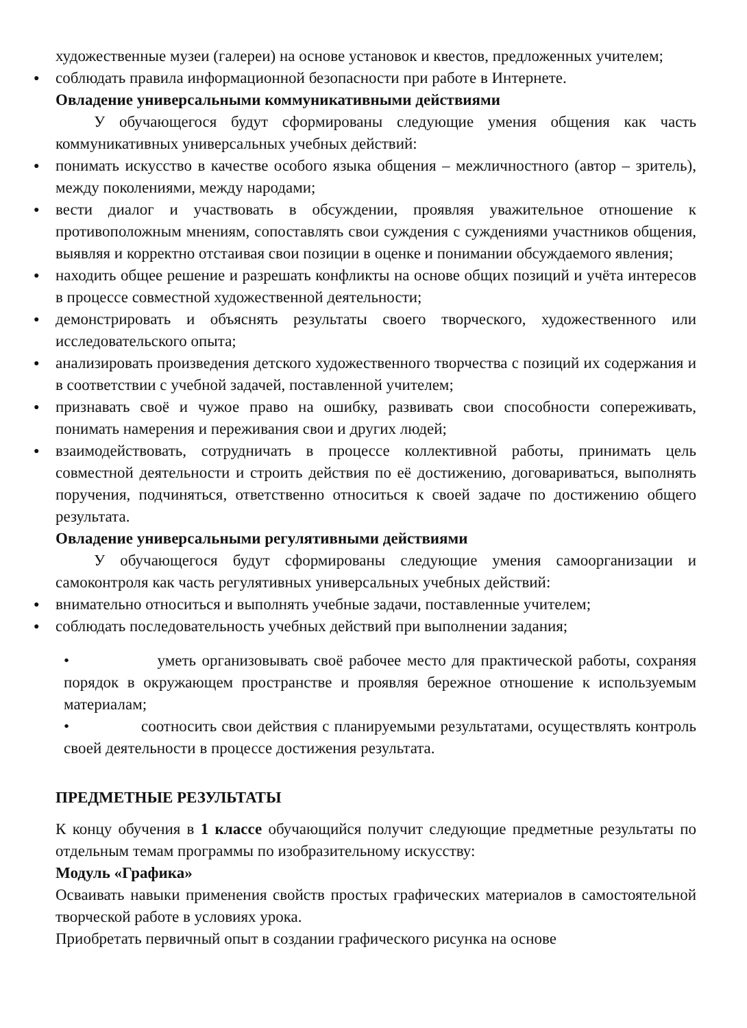художественные музеи (галереи) на основе установок и квестов, предложенных учителем;
● соблюдать правила информационной безопасности при работе в Интернете.
Овладение универсальными коммуникативными действиями
У обучающегося будут сформированы следующие умения общения как часть коммуникативных универсальных учебных действий:
● понимать искусство в качестве особого языка общения – межличностного (автор – зритель), между поколениями, между народами;
● вести диалог и участвовать в обсуждении, проявляя уважительное отношение к противоположным мнениям, сопоставлять свои суждения с суждениями участников общения, выявляя и корректно отстаивая свои позиции в оценке и понимании обсуждаемого явления;
● находить общее решение и разрешать конфликты на основе общих позиций и учёта интересов в процессе совместной художественной деятельности;
● демонстрировать и объяснять результаты своего творческого, художественного или исследовательского опыта;
● анализировать произведения детского художественного творчества с позиций их содержания и в соответствии с учебной задачей, поставленной учителем;
● признавать своё и чужое право на ошибку, развивать свои способности сопереживать, понимать намерения и переживания свои и других людей;
● взаимодействовать, сотрудничать в процессе коллективной работы, принимать цель совместной деятельности и строить действия по её достижению, договариваться, выполнять поручения, подчиняться, ответственно относиться к своей задаче по достижению общего результата.
Овладение универсальными регулятивными действиями
У обучающегося будут сформированы следующие умения самоорганизации и самоконтроля как часть регулятивных универсальных учебных действий:
● внимательно относиться и выполнять учебные задачи, поставленные учителем;
● соблюдать последовательность учебных действий при выполнении задания;
• уметь организовывать своё рабочее место для практической работы, сохраняя порядок в окружающем пространстве и проявляя бережное отношение к используемым материалам;
• соотносить свои действия с планируемыми результатами, осуществлять контроль своей деятельности в процессе достижения результата.
ПРЕДМЕТНЫЕ РЕЗУЛЬТАТЫ
К концу обучения в 1 классе обучающийся получит следующие предметные результаты по отдельным темам программы по изобразительному искусству:
Модуль «Графика»
Осваивать навыки применения свойств простых графических материалов в самостоятельной творческой работе в условиях урока.
Приобретать первичный опыт в создании графического рисунка на основе